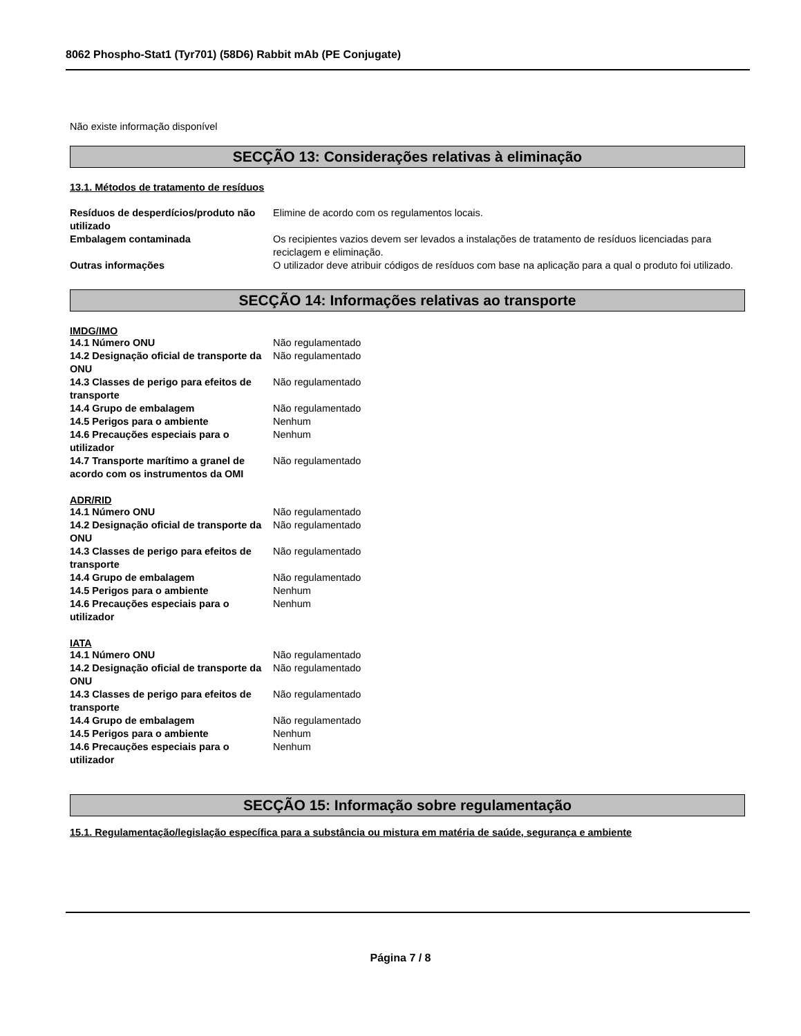8062 Phospho-Stat1 (Tyr701) (58D6) Rabbit mAb (PE Conjugate)
Não existe informação disponível
SECÇÃO 13: Considerações relativas à eliminação
13.1. Métodos de tratamento de resíduos
| Resíduos de desperdícios/produto não utilizado | Elimine de acordo com os regulamentos locais. |
| Embalagem contaminada | Os recipientes vazios devem ser levados a instalações de tratamento de resíduos licenciadas para reciclagem e eliminação. |
| Outras informações | O utilizador deve atribuir códigos de resíduos com base na aplicação para a qual o produto foi utilizado. |
SECÇÃO 14: Informações relativas ao transporte
IMDG/IMO
| 14.1 Número ONU | Não regulamentado |
| 14.2 Designação oficial de transporte da ONU | Não regulamentado |
| 14.3 Classes de perigo para efeitos de transporte | Não regulamentado |
| 14.4 Grupo de embalagem | Não regulamentado |
| 14.5 Perigos para o ambiente | Nenhum |
| 14.6 Precauções especiais para o utilizador | Nenhum |
| 14.7 Transporte marítimo a granel de acordo com os instrumentos da OMI | Não regulamentado |
ADR/RID
| 14.1 Número ONU | Não regulamentado |
| 14.2 Designação oficial de transporte da ONU | Não regulamentado |
| 14.3 Classes de perigo para efeitos de transporte | Não regulamentado |
| 14.4 Grupo de embalagem | Não regulamentado |
| 14.5 Perigos para o ambiente | Nenhum |
| 14.6 Precauções especiais para o utilizador | Nenhum |
IATA
| 14.1 Número ONU | Não regulamentado |
| 14.2 Designação oficial de transporte da ONU | Não regulamentado |
| 14.3 Classes de perigo para efeitos de transporte | Não regulamentado |
| 14.4 Grupo de embalagem | Não regulamentado |
| 14.5 Perigos para o ambiente | Nenhum |
| 14.6 Precauções especiais para o utilizador | Nenhum |
SECÇÃO 15: Informação sobre regulamentação
15.1. Regulamentação/legislação específica para a substância ou mistura em matéria de saúde, segurança e ambiente
Página 7 / 8